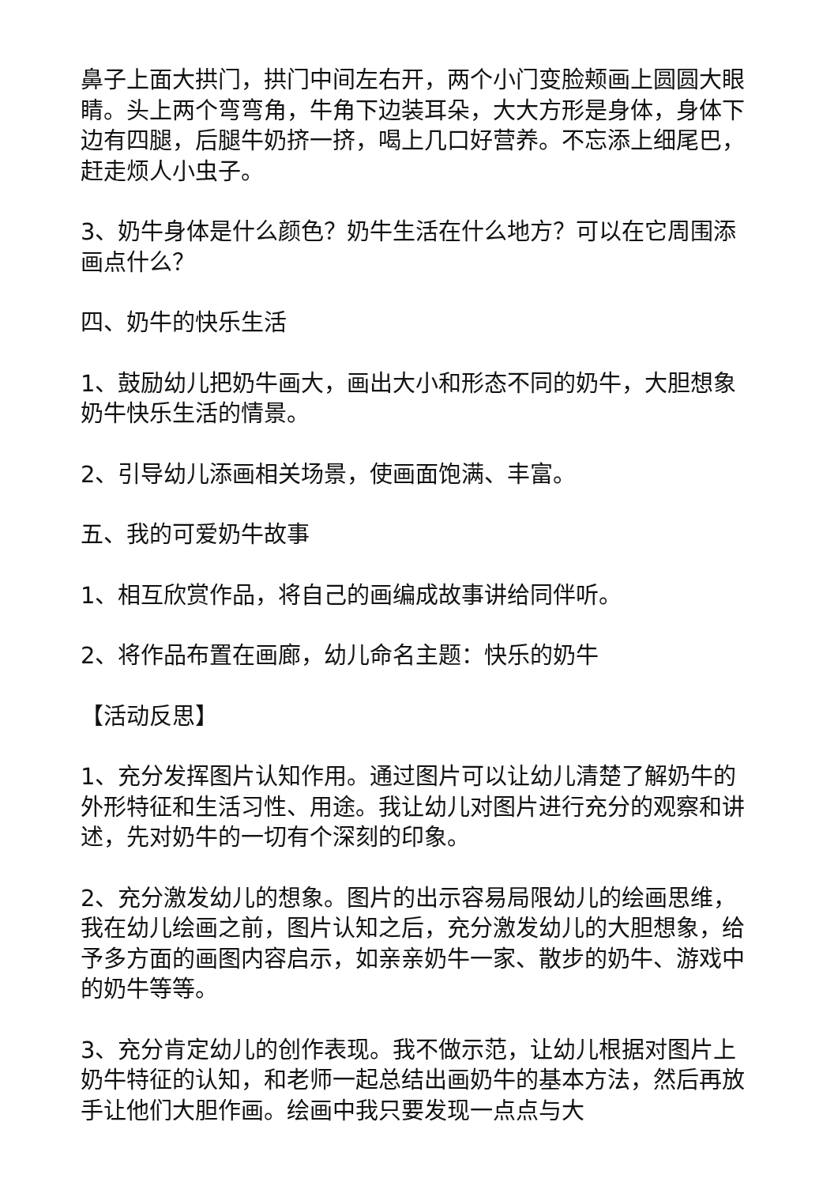鼻子上面大拱门，拱门中间左右开，两个小门变脸颊画上圆圆大眼睛。头上两个弯弯角，牛角下边装耳朵，大大方形是身体，身体下边有四腿，后腿牛奶挤一挤，喝上几口好营养。不忘添上细尾巴，赶走烦人小虫子。
3、奶牛身体是什么颜色？奶牛生活在什么地方？可以在它周围添画点什么？
四、奶牛的快乐生活
1、鼓励幼儿把奶牛画大，画出大小和形态不同的奶牛，大胆想象奶牛快乐生活的情景。
2、引导幼儿添画相关场景，使画面饱满、丰富。
五、我的可爱奶牛故事
1、相互欣赏作品，将自己的画编成故事讲给同伴听。
2、将作品布置在画廊，幼儿命名主题：快乐的奶牛
【活动反思】
1、充分发挥图片认知作用。通过图片可以让幼儿清楚了解奶牛的外形特征和生活习性、用途。我让幼儿对图片进行充分的观察和讲述，先对奶牛的一切有个深刻的印象。
2、充分激发幼儿的想象。图片的出示容易局限幼儿的绘画思维，我在幼儿绘画之前，图片认知之后，充分激发幼儿的大胆想象，给予多方面的画图内容启示，如亲亲奶牛一家、散步的奶牛、游戏中的奶牛等等。
3、充分肯定幼儿的创作表现。我不做示范，让幼儿根据对图片上奶牛特征的认知，和老师一起总结出画奶牛的基本方法，然后再放手让他们大胆作画。绘画中我只要发现一点点与大